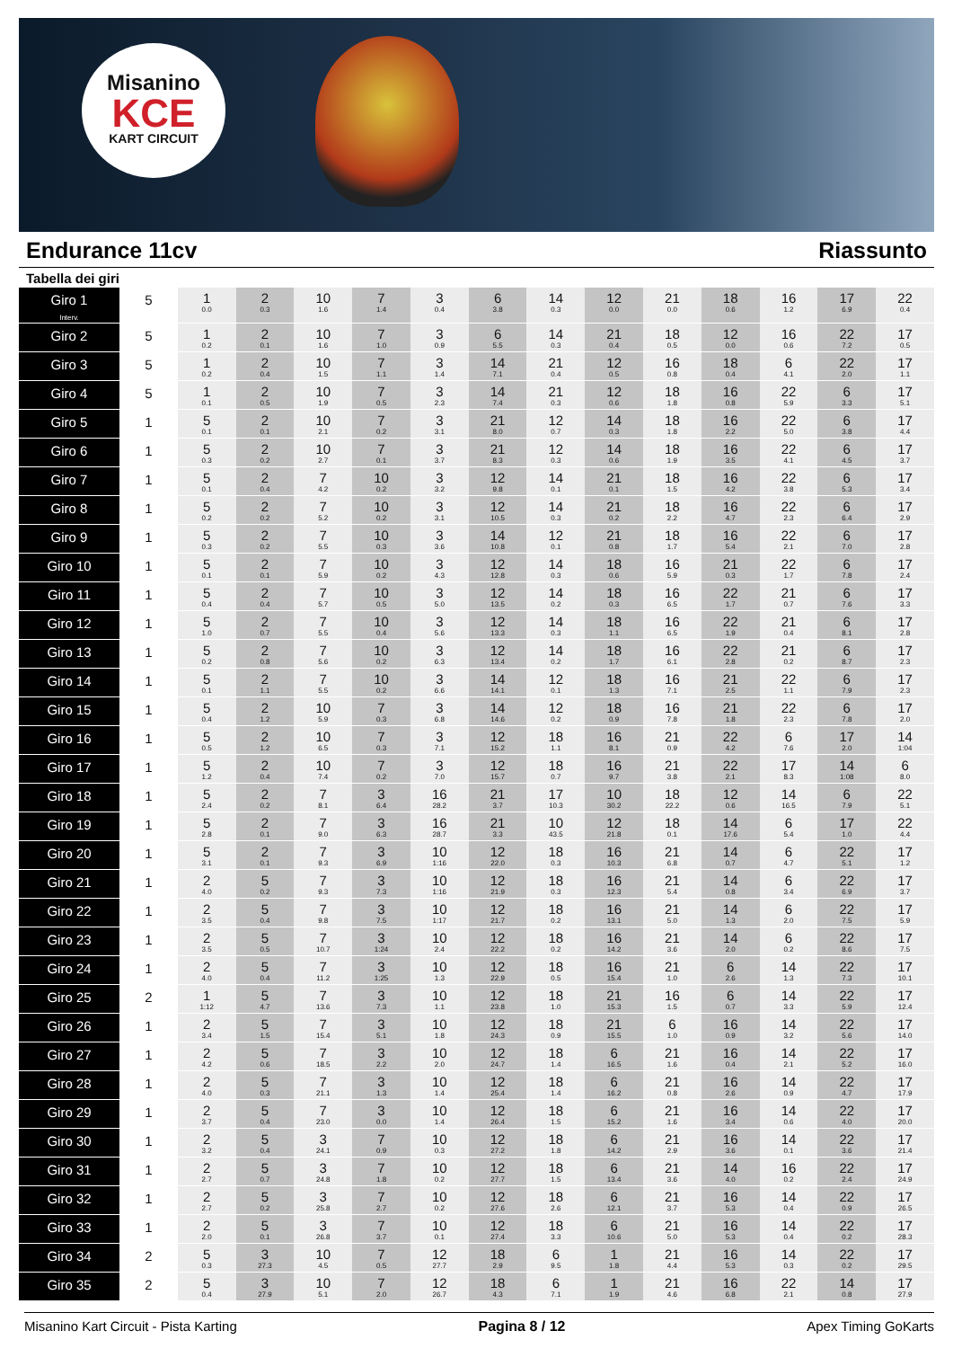Misanino
KCE
KART CIRCUIT
Endurance 11cv Riassunto
Tabella dei giri
| Giro 1 Interv. | 5 | 1 0.0 | 2 0.3 | 10 1.6 | 7 1.4 | 3 0.4 | 6 3.8 | 14 0.3 | 12 0.0 | 21 0.0 | 18 0.6 | 16 1.2 | 17 6.9 | 22 0.4 |
| Giro 2 | 5 | 1 0.2 | 2 0.1 | 10 1.6 | 7 1.0 | 3 0.9 | 6 5.5 | 14 0.3 | 21 0.4 | 18 0.5 | 12 0.0 | 16 0.6 | 22 7.2 | 17 0.5 |
| Giro 3 | 5 | 1 0.2 | 2 0.4 | 10 1.5 | 7 1.1 | 3 1.4 | 14 7.1 | 21 0.4 | 12 0.5 | 16 0.8 | 18 0.4 | 6 4.1 | 22 2.0 | 17 1.1 |
| Giro 4 | 5 | 1 0.1 | 2 0.5 | 10 1.9 | 7 0.5 | 3 2.3 | 14 7.4 | 21 0.3 | 12 0.6 | 18 1.8 | 16 0.8 | 22 5.9 | 6 3.3 | 17 5.1 |
| Giro 5 | 1 | 5 0.1 | 2 0.1 | 10 2.1 | 7 0.2 | 3 3.1 | 21 8.0 | 12 0.7 | 14 0.3 | 18 1.8 | 16 2.2 | 22 5.0 | 6 3.8 | 17 4.4 |
| Giro 6 | 1 | 5 0.3 | 2 0.2 | 10 2.7 | 7 0.1 | 3 3.7 | 21 8.3 | 12 0.3 | 14 0.6 | 18 1.9 | 16 3.5 | 22 4.1 | 6 4.5 | 17 3.7 |
| Giro 7 | 1 | 5 0.1 | 2 0.4 | 7 4.2 | 10 0.2 | 3 3.2 | 12 9.8 | 14 0.1 | 21 0.1 | 18 1.5 | 16 4.2 | 22 3.8 | 6 5.3 | 17 3.4 |
| Giro 8 | 1 | 5 0.2 | 2 0.2 | 7 5.2 | 10 0.2 | 3 3.1 | 12 10.5 | 14 0.3 | 21 0.2 | 18 2.2 | 16 4.7 | 22 2.3 | 6 6.4 | 17 2.9 |
| Giro 9 | 1 | 5 0.3 | 2 0.2 | 7 5.5 | 10 0.3 | 3 3.6 | 14 10.8 | 12 0.1 | 21 0.8 | 18 1.7 | 16 5.4 | 22 2.1 | 6 7.0 | 17 2.8 |
| Giro 10 | 1 | 5 0.1 | 2 0.1 | 7 5.9 | 10 0.2 | 3 4.3 | 12 12.8 | 14 0.3 | 18 0.6 | 16 5.9 | 21 0.3 | 22 1.7 | 6 7.8 | 17 2.4 |
| Giro 11 | 1 | 5 0.4 | 2 0.4 | 7 5.7 | 10 0.5 | 3 5.0 | 12 13.5 | 14 0.2 | 18 0.3 | 16 6.5 | 22 1.7 | 21 0.7 | 6 7.6 | 17 3.3 |
| Giro 12 | 1 | 5 1.0 | 2 0.7 | 7 5.5 | 10 0.4 | 3 5.6 | 12 13.3 | 14 0.3 | 18 1.1 | 16 6.5 | 22 1.9 | 21 0.4 | 6 8.1 | 17 2.8 |
| Giro 13 | 1 | 5 0.2 | 2 0.8 | 7 5.6 | 10 0.2 | 3 6.3 | 12 13.4 | 14 0.2 | 18 1.7 | 16 6.1 | 22 2.8 | 21 0.2 | 6 8.7 | 17 2.3 |
| Giro 14 | 1 | 5 0.1 | 2 1.1 | 7 5.5 | 10 0.2 | 3 6.6 | 14 14.1 | 12 0.1 | 18 1.3 | 16 7.1 | 21 2.5 | 22 1.1 | 6 7.9 | 17 2.3 |
| Giro 15 | 1 | 5 0.4 | 2 1.2 | 10 5.9 | 7 0.3 | 3 6.8 | 14 14.6 | 12 0.2 | 18 0.9 | 16 7.8 | 21 1.8 | 22 2.3 | 6 7.8 | 17 2.0 |
| Giro 16 | 1 | 5 0.5 | 2 1.2 | 10 6.5 | 7 0.3 | 3 7.1 | 12 15.2 | 18 1.1 | 16 8.1 | 21 0.9 | 22 4.2 | 6 7.6 | 17 2.0 | 14 1:04 |
| Giro 17 | 1 | 5 1.2 | 2 0.4 | 10 7.4 | 7 0.2 | 3 7.0 | 12 15.7 | 18 0.7 | 16 9.7 | 21 3.8 | 22 2.1 | 17 8.3 | 14 1:08 | 6 8.0 |
| Giro 18 | 1 | 5 2.4 | 2 0.2 | 7 8.1 | 3 6.4 | 16 28.2 | 21 3.7 | 17 10.3 | 10 30.2 | 18 22.2 | 12 0.6 | 14 16.5 | 6 7.9 | 22 5.1 |
| Giro 19 | 1 | 5 2.8 | 2 0.1 | 7 9.0 | 3 6.3 | 16 28.7 | 21 3.3 | 10 43.5 | 12 21.8 | 18 0.1 | 14 17.6 | 6 5.4 | 17 1.0 | 22 4.4 |
| Giro 20 | 1 | 5 3.1 | 2 0.1 | 7 9.3 | 3 6.9 | 10 1:16 | 12 22.0 | 18 0.3 | 16 10.3 | 21 6.8 | 14 0.7 | 6 4.7 | 22 5.1 | 17 1.2 |
| Giro 21 | 1 | 2 4.0 | 5 0.2 | 7 9.3 | 3 7.3 | 10 1:16 | 12 21.9 | 18 0.3 | 16 12.3 | 21 5.4 | 14 0.8 | 6 3.4 | 22 6.9 | 17 3.7 |
| Giro 22 | 1 | 2 3.5 | 5 0.4 | 7 9.8 | 3 7.5 | 10 1:17 | 12 21.7 | 18 0.2 | 16 13.1 | 21 5.0 | 14 1.3 | 6 2.0 | 22 7.5 | 17 5.9 |
| Giro 23 | 1 | 2 3.5 | 5 0.5 | 7 10.7 | 3 1:24 | 10 2.4 | 12 22.2 | 18 0.2 | 16 14.2 | 21 3.6 | 14 2.0 | 6 0.2 | 22 8.6 | 17 7.5 |
| Giro 24 | 1 | 2 4.0 | 5 0.4 | 7 11.2 | 3 1:25 | 10 1.3 | 12 22.9 | 18 0.5 | 16 15.4 | 21 1.0 | 6 2.6 | 14 1.3 | 22 7.3 | 17 10.1 |
| Giro 25 | 2 | 1 1:12 | 5 4.7 | 7 13.6 | 3 7.3 | 10 1.1 | 12 23.8 | 18 1.0 | 21 15.3 | 16 1.5 | 6 0.7 | 14 3.3 | 22 5.9 | 17 12.4 |
| Giro 26 | 1 | 2 3.4 | 5 1.5 | 7 15.4 | 3 5.1 | 10 1.8 | 12 24.3 | 18 0.9 | 21 15.5 | 6 1.0 | 16 0.9 | 14 3.2 | 22 5.6 | 17 14.0 |
| Giro 27 | 1 | 2 4.2 | 5 0.6 | 7 18.5 | 3 2.2 | 10 2.0 | 12 24.7 | 18 1.4 | 6 16.5 | 21 1.6 | 16 0.4 | 14 2.1 | 22 5.2 | 17 16.0 |
| Giro 28 | 1 | 2 4.0 | 5 0.3 | 7 21.1 | 3 1.3 | 10 1.4 | 12 25.4 | 18 1.4 | 6 16.2 | 21 0.8 | 16 2.6 | 14 0.9 | 22 4.7 | 17 17.9 |
| Giro 29 | 1 | 2 3.7 | 5 0.4 | 7 23.0 | 3 0.0 | 10 1.4 | 12 26.4 | 18 1.5 | 6 15.2 | 21 1.6 | 16 3.4 | 14 0.6 | 22 4.0 | 17 20.0 |
| Giro 30 | 1 | 2 3.2 | 5 0.4 | 3 24.1 | 7 0.9 | 10 0.3 | 12 27.2 | 18 1.8 | 6 14.2 | 21 2.9 | 16 3.6 | 14 0.1 | 22 3.6 | 17 21.4 |
| Giro 31 | 1 | 2 2.7 | 5 0.7 | 3 24.8 | 7 1.8 | 10 0.2 | 12 27.7 | 18 1.5 | 6 13.4 | 21 3.6 | 14 4.0 | 16 0.2 | 22 2.4 | 17 24.9 |
| Giro 32 | 1 | 2 2.7 | 5 0.2 | 3 25.8 | 7 2.7 | 10 0.2 | 12 27.6 | 18 2.6 | 6 12.1 | 21 3.7 | 16 5.3 | 14 0.4 | 22 0.9 | 17 26.5 |
| Giro 33 | 1 | 2 2.0 | 5 0.1 | 3 26.8 | 7 3.7 | 10 0.1 | 12 27.4 | 18 3.3 | 6 10.6 | 21 5.0 | 16 5.3 | 14 0.4 | 22 0.2 | 17 28.3 |
| Giro 34 | 2 | 5 0.3 | 3 27.3 | 10 4.5 | 7 0.5 | 12 27.7 | 18 2.9 | 6 9.5 | 1 1.8 | 21 4.4 | 16 5.3 | 14 0.3 | 22 0.2 | 17 29.5 |
| Giro 35 | 2 | 5 0.4 | 3 27.9 | 10 5.1 | 7 2.0 | 12 26.7 | 18 4.3 | 6 7.1 | 1 1.9 | 21 4.6 | 16 6.8 | 22 2.1 | 14 0.8 | 17 27.9 |
Misanino Kart Circuit - Pista Karting Pagina 8 / 12 Apex Timing GoKarts